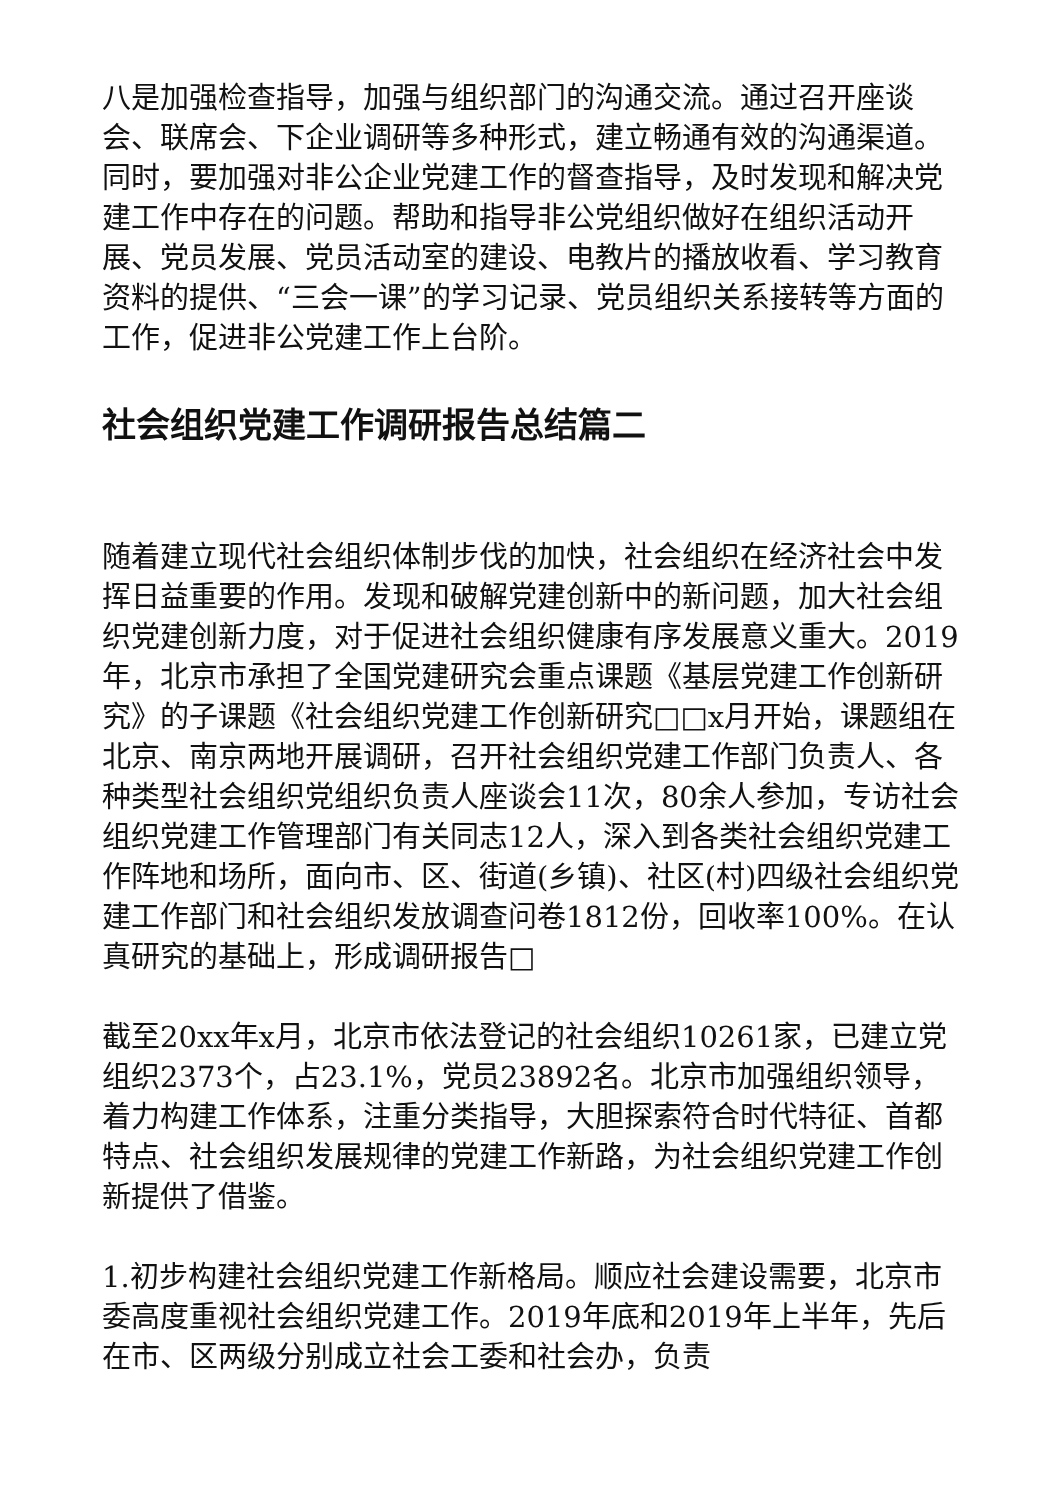八是加强检查指导，加强与组织部门的沟通交流。通过召开座谈会、联席会、下企业调研等多种形式，建立畅通有效的沟通渠道。同时，要加强对非公企业党建工作的督查指导，及时发现和解决党建工作中存在的问题。帮助和指导非公党组织做好在组织活动开展、党员发展、党员活动室的建设、电教片的播放收看、学习教育资料的提供、“三会一课”的学习记录、党员组织关系接转等方面的工作，促进非公党建工作上台阶。
社会组织党建工作调研报告总结篇二
随着建立现代社会组织体制步伐的加快，社会组织在经济社会中发挥日益重要的作用。发现和破解党建创新中的新问题，加大社会组织党建创新力度，对于促进社会组织健康有序发展意义重大。2019年，北京市承担了全国党建研究会重点课题《基层党建工作创新研究》的子课题《社会组织党建工作创新研究□□x月开始，课题组在北京、南京两地开展调研，召开社会组织党建工作部门负责人、各种类型社会组织党组织负责人座谈会11次，80余人参加，专访社会组织党建工作管理部门有关同志12人，深入到各类社会组织党建工作阵地和场所，面向市、区、街道(乡镇)、社区(村)四级社会组织党建工作部门和社会组织发放调查问卷1812份，回收率100%。在认真研究的基础上，形成调研报告□
截至20xx年x月，北京市依法登记的社会组织10261家，已建立党组织2373个，占23.1%，党员23892名。北京市加强组织领导，着力构建工作体系，注重分类指导，大胆探索符合时代特征、首都特点、社会组织发展规律的党建工作新路，为社会组织党建工作创新提供了借鉴。
1.初步构建社会组织党建工作新格局。顺应社会建设需要，北京市委高度重视社会组织党建工作。2019年底和2019年上半年，先后在市、区两级分别成立社会工委和社会办，负责